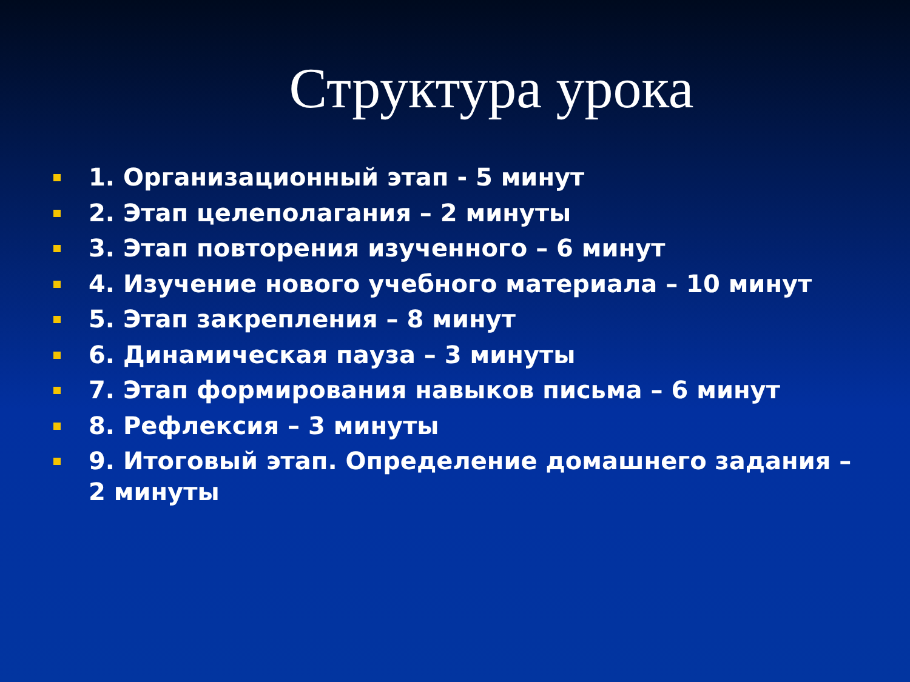Структура урока
1. Организационный этап - 5 минут
2. Этап целеполагания – 2 минуты
3. Этап повторения изученного – 6 минут
4. Изучение нового учебного материала – 10 минут
5. Этап закрепления – 8 минут
6. Динамическая пауза – 3 минуты
7. Этап формирования навыков письма – 6 минут
8. Рефлексия – 3 минуты
9. Итоговый этап. Определение домашнего задания – 2 минуты